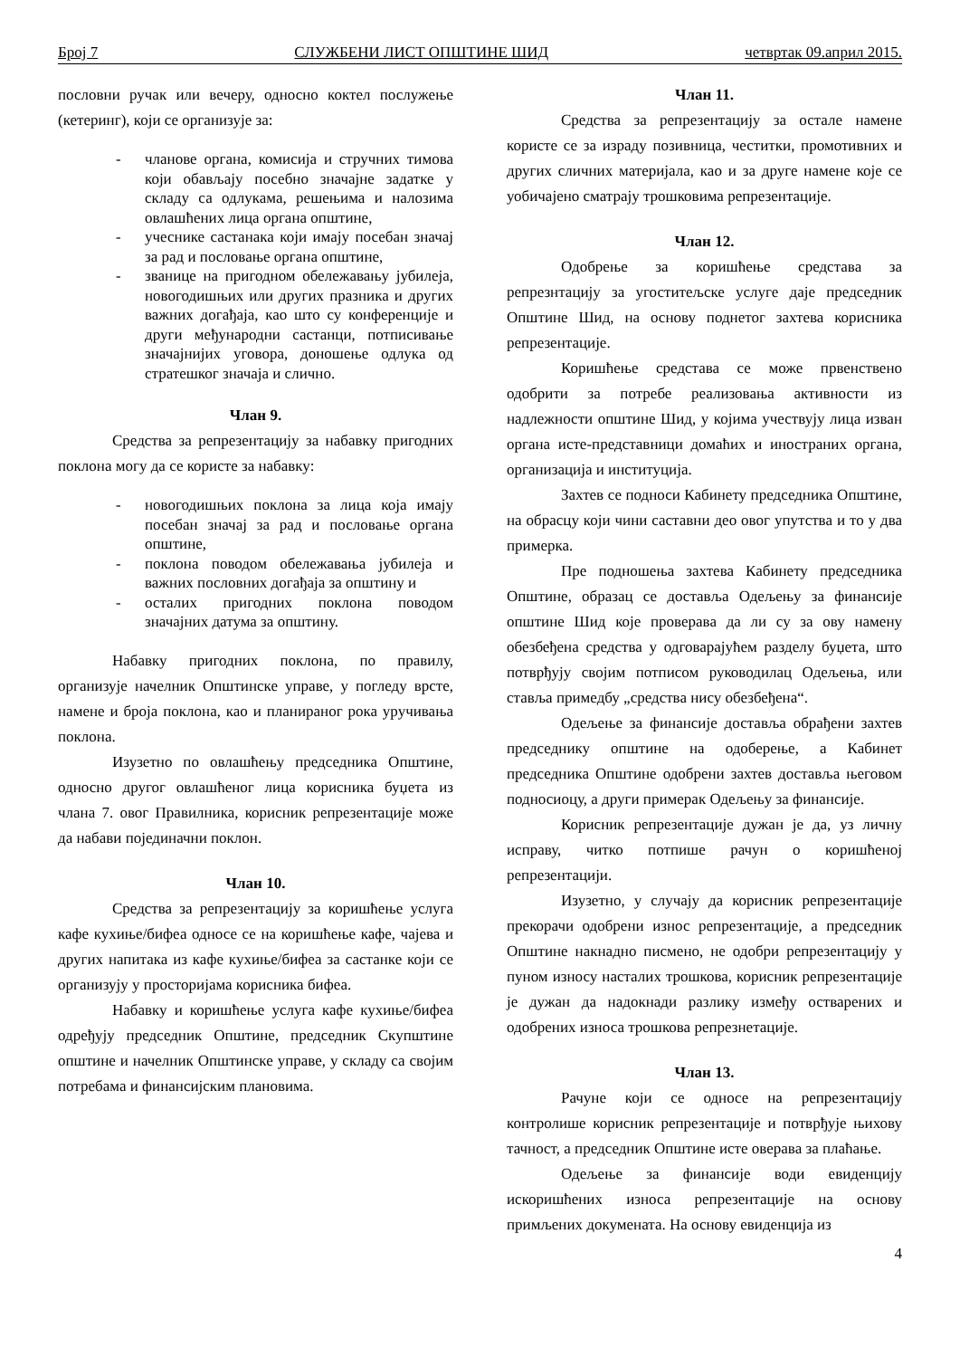Број 7 СЛУЖБЕНИ ЛИСТ ОПШТИНЕ ШИД четвртак 09.април 2015.
пословни ручак или вечеру, односно коктел послужење (кетеринг), који се организује за:
- чланове органа, комисија и стручних тимова који обављају посебно значајне задатке у складу са одлукама, решењима и налозима овлашћених лица органа општине,
- учеснике састанака који имају посебан значај за рад и пословање органа општине,
- званице на пригодном обележавању јубилеја, новогодишњих или других празника и других важних догађаја, као што су конференције и други међународни састанци, потписивање значајнијих уговора, доношење одлука од стратешког значаја и слично.
Члан 9.
Средства за репрезентацију за набавку пригодних поклона могу да се користе за набавку:
- новогодишњих поклона за лица која имају посебан значај за рад и пословање органа општине,
- поклона поводом обележавања јубилеја и важних пословних догађаја за општину и
- осталих пригодних поклона поводом значајних датума за општину.
Набавку пригодних поклона, по правилу, организује начелник Општинске управе, у погледу врсте, намене и броја поклона, као и планираног рока уручивања поклона.
Изузетно по овлашћењу председника Општине, односно другог овлашћеног лица корисника буџета из члана 7. овог Правилника, корисник репрезентације може да набави појединачни поклон.
Члан 10.
Средства за репрезентацију за коришћење услуга кафе кухиње/бифеа односе се на коришћење кафе, чајева и других напитака из кафе кухиње/бифеа за састанке који се организују у просторијама корисника бифеа.
Набавку и коришћење услуга кафе кухиње/бифеа одређују председник Општине, председник Скупштине општине и начелник Општинске управе, у складу са својим потребама и финансијским плановима.
Члан 11.
Средства за репрезентацију за остале намене користе се за израду позивница, честитки, промотивних и других сличних материјала, као и за друге намене које се уобичајено сматрају трошковима репрезентације.
Члан 12.
Одобрење за коришћење средстава за репрезнтацију за угоститељске услуге даје председник Општине Шид, на основу поднетог захтева корисника репрезентације.
Коришћење средстава се може првенствено одобрити за потребе реализовања активности из надлежности општине Шид, у којима учествују лица изван органа исте-представници домаћих и иностраних органа, организација и институција.
Захтев се подноси Кабинету председника Општине, на обрасцу који чини саставни део овог упутства и то у два примерка.
Пре подношења захтева Кабинету председника Општине, образац се доставља Одељењу за финансије општине Шид које проверава да ли су за ову намену обезбеђена средства у одговарајућем разделу буџета, што потврђују својим потписом руководилац Одељења, или ставља примедбу „средства нису обезбеђена“.
Одељење за финансије доставља обрађени захтев председнику општине на одоберење, а Кабинет председника Општине одобрени захтев доставља његовом подносиоцу, а други примерак Одељењу за финансије.
Корисник репрезентације дужан је да, уз личну исправу, читко потпише рачун о коришћеној репрезентацији.
Изузетно, у случају да корисник репрезентације прекорачи одобрени износ репрезентације, а председник Општине накнадно писмено, не одобри репрезентацију у пуном износу насталих трошкова, корисник репрезентације је дужан да надокнади разлику између остварених и одобрених износа трошкова репрезнетације.
Члан 13.
Рачуне који се односе на репрезентацију контролише корисник репрезентације и потврђује њихову тачност, а председник Општине исте оверава за плаћање.
Одељење за финансије води евиденцију искоришћених износа репрезентације на основу примљених докумената. На основу евиденција из
4